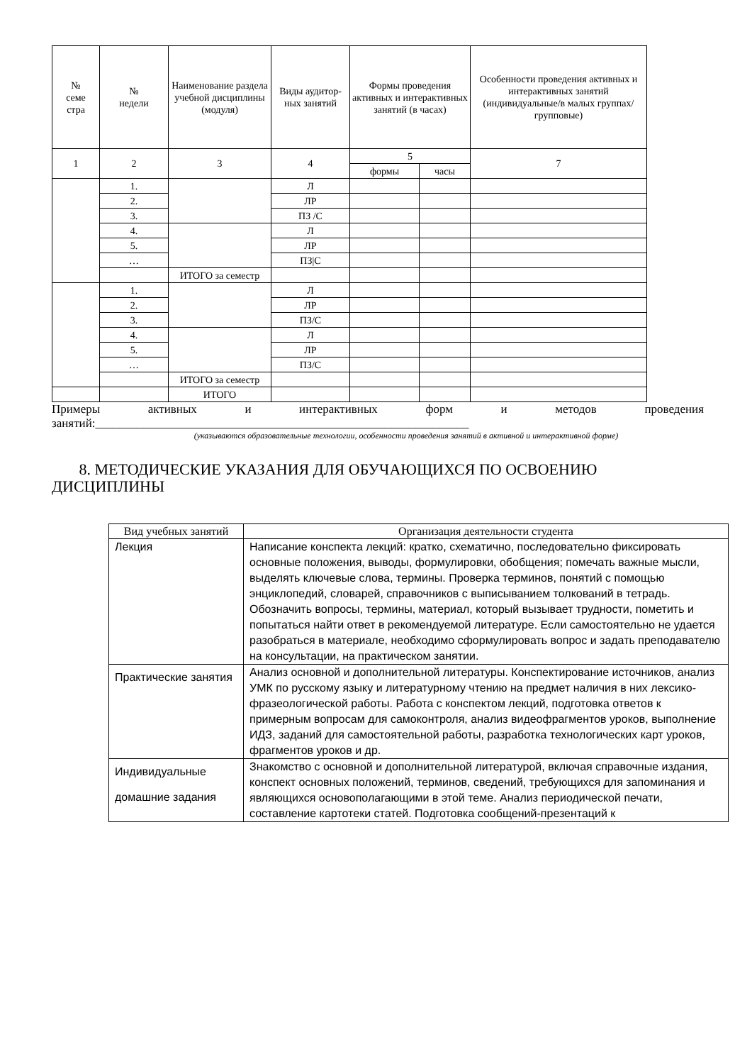| № семе стра | № недели | Наименование раздела учебной дисциплины (модуля) | Виды аудитор-ных занятий | Формы проведения активных и интерактивных занятий (в часах) | | Особенности проведения активных и интерактивных занятий (индивидуальные/в малых группах/групповые) |
| --- | --- | --- | --- | --- | --- | --- |
| 1 | 2 | 3 | 4 | 5 | | 7 |
| | | | | формы | часы | |
| | 1. | | Л | | | |
| | 2. | | ЛР | | | |
| | 3. | | ПЗ /С | | | |
| | 4. | | Л | | | |
| | 5. | | ЛР | | | |
| | … | | ПЗ/С | | | |
| | | ИТОГО за семестр | | | | |
| | 1. | | Л | | | |
| | 2. | | ЛР | | | |
| | 3. | | ПЗ/С | | | |
| | 4. | | Л | | | |
| | 5. | | ЛР | | | |
| | … | | ПЗ/С | | | |
| | | ИТОГО за семестр | | | | |
| | | ИТОГО | | | | |
Примеры активных и интерактивных форм и методов проведения
занятий:______________________________________________________________
(указываются образовательные технологии, особенности проведения занятий в активной и интерактивной форме)
8. МЕТОДИЧЕСКИЕ УКАЗАНИЯ ДЛЯ ОБУЧАЮЩИХСЯ ПО ОСВОЕНИЮ ДИСЦИПЛИНЫ
| Вид учебных занятий | Организация деятельности студента |
| --- | --- |
| Лекция | Написание конспекта лекций: кратко, схематично, последовательно фиксировать основные положения, выводы, формулировки, обобщения; помечать важные мысли, выделять ключевые слова, термины. Проверка терминов, понятий с помощью энциклопедий, словарей, справочников с выписыванием толкований в тетрадь. Обозначить вопросы, термины, материал, который вызывает трудности, пометить и попытаться найти ответ в рекомендуемой литературе. Если самостоятельно не удается разобраться в материале, необходимо сформулировать вопрос и задать преподавателю на консультации, на практическом занятии. |
| Практические занятия | Анализ основной и дополнительной литературы. Конспектирование источников, анализ УМК по русскому языку и литературному чтению на предмет наличия в них лексико-фразеологической работы. Работа с конспектом лекций, подготовка ответов к примерным вопросам для самоконтроля, анализ видеофрагментов уроков, выполнение ИДЗ, заданий для самостоятельной работы, разработка технологических карт уроков, фрагментов уроков и др. |
| Индивидуальные домашние задания | Знакомство с основной и дополнительной литературой, включая справочные издания, конспект основных положений, терминов, сведений, требующихся для запоминания и являющихся основополагающими в этой теме. Анализ периодической печати, составление картотеки статей. Подготовка сообщений-презентаций к |